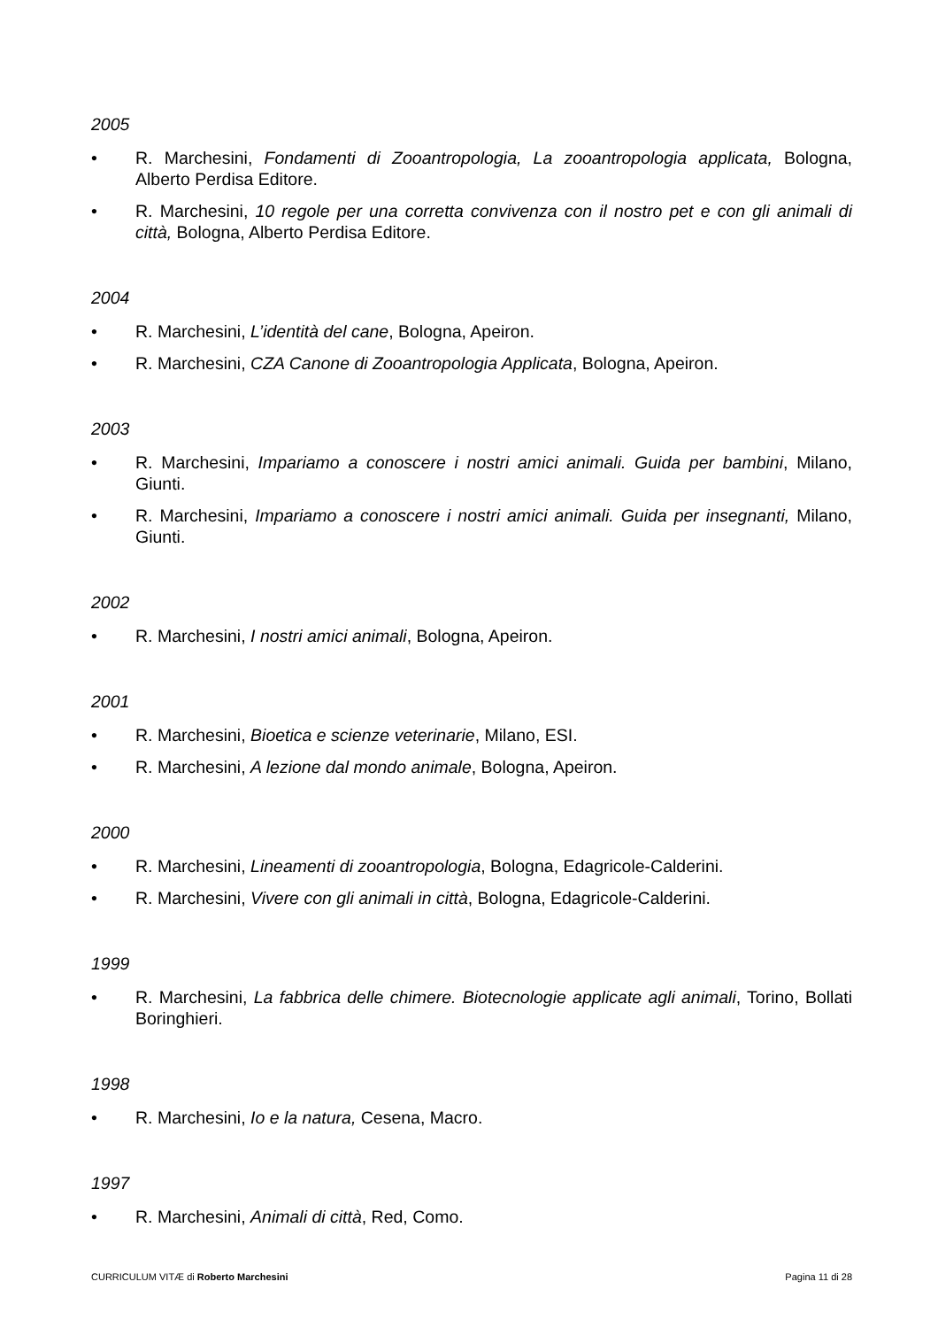2005
• R. Marchesini, Fondamenti di Zooantropologia, La zooantropologia applicata, Bologna, Alberto Perdisa Editore.
• R. Marchesini, 10 regole per una corretta convivenza con il nostro pet e con gli animali di città, Bologna, Alberto Perdisa Editore.
2004
• R. Marchesini, L’identità del cane, Bologna, Apeiron.
• R. Marchesini, CZA Canone di Zooantropologia Applicata, Bologna, Apeiron.
2003
• R. Marchesini, Impariamo a conoscere i nostri amici animali. Guida per bambini, Milano, Giunti.
• R. Marchesini, Impariamo a conoscere i nostri amici animali. Guida per insegnanti, Milano, Giunti.
2002
• R. Marchesini, I nostri amici animali, Bologna, Apeiron.
2001
• R. Marchesini, Bioetica e scienze veterinarie, Milano, ESI.
• R. Marchesini, A lezione dal mondo animale, Bologna, Apeiron.
2000
• R. Marchesini, Lineamenti di zooantropologia, Bologna, Edagricole-Calderini.
• R. Marchesini, Vivere con gli animali in città, Bologna, Edagricole-Calderini.
1999
• R. Marchesini, La fabbrica delle chimere. Biotecnologie applicate agli animali, Torino, Bollati Boringhieri.
1998
• R. Marchesini, Io e la natura, Cesena, Macro.
1997
• R. Marchesini, Animali di città, Red, Como.
CURRICULUM VITÆ di Roberto Marchesini Pagina 11 di 28